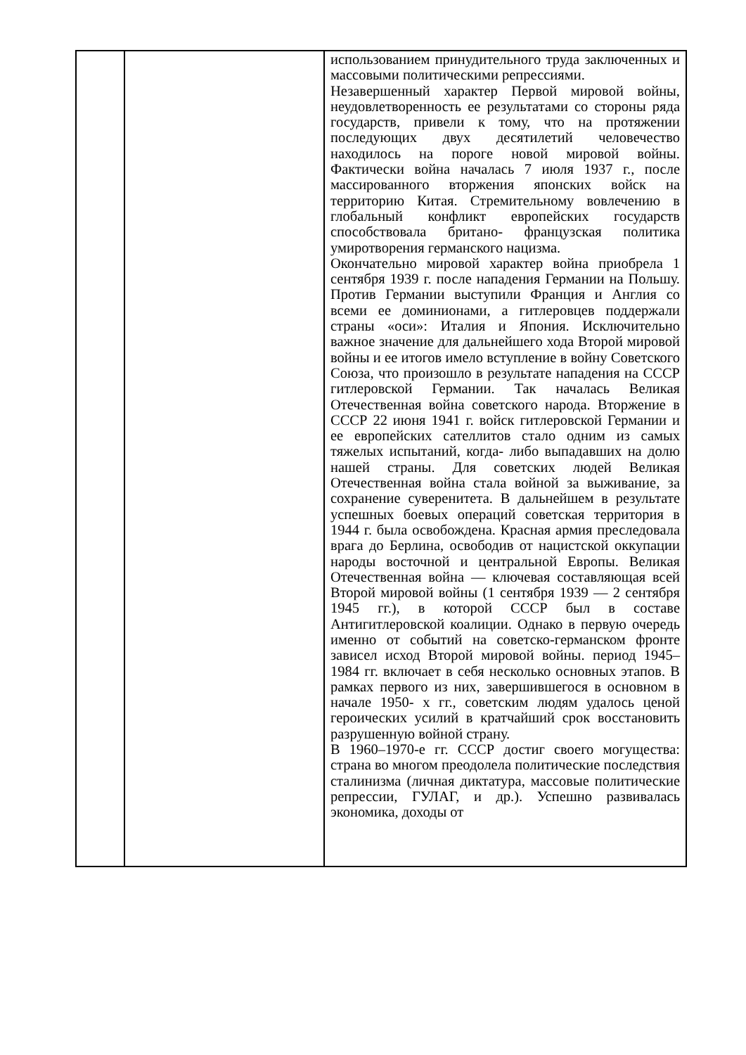| | | использованием принудительного труда заключенных и массовыми политическими репрессиями. Незавершенный характер Первой мировой войны, неудовлетворенность ее результатами со стороны ряда государств, привели к тому, что на протяжении последующих двух десятилетий человечество находилось на пороге новой мировой войны. Фактически война началась 7 июля 1937 г., после массированного вторжения японских войск на территорию Китая. Стремительному вовлечению в глобальный конфликт европейских государств способствовала британо- французская политика умиротворения германского нацизма. Окончательно мировой характер война приобрела 1 сентября 1939 г. после нападения Германии на Польшу. Против Германии выступили Франция и Англия со всеми ее доминионами, а гитлеровцев поддержали страны «оси»: Италия и Япония. Исключительно важное значение для дальнейшего хода Второй мировой войны и ее итогов имело вступление в войну Советского Союза, что произошло в результате нападения на СССР гитлеровской Германии. Так началась Великая Отечественная война советского народа. Вторжение в СССР 22 июня 1941 г. войск гитлеровской Германии и ее европейских сателлитов стало одним из самых тяжелых испытаний, когда- либо выпадавших на долю нашей страны. Для советских людей Великая Отечественная война стала войной за выживание, за сохранение суверенитета. В дальнейшем в результате успешных боевых операций советская территория в 1944 г. была освобождена. Красная армия преследовала врага до Берлина, освободив от нацистской оккупации народы восточной и центральной Европы. Великая Отечественная война — ключевая составляющая всей Второй мировой войны (1 сентября 1939 — 2 сентября 1945 гг.), в которой СССР был в составе Антигитлеровской коалиции. Однако в первую очередь именно от событий на советско-германском фронте зависел исход Второй мировой войны. период 1945– 1984 гг. включает в себя несколько основных этапов. В рамках первого из них, завершившегося в основном в начале 1950- х гг., советским людям удалось ценой героических усилий в кратчайший срок восстановить разрушенную войной страну. В 1960–1970-е гг. СССР достиг своего могущества: страна во многом преодолела политические последствия сталинизма (личная диктатура, массовые политические репрессии, ГУЛАГ, и др.). Успешно развивалась экономика, доходы от |